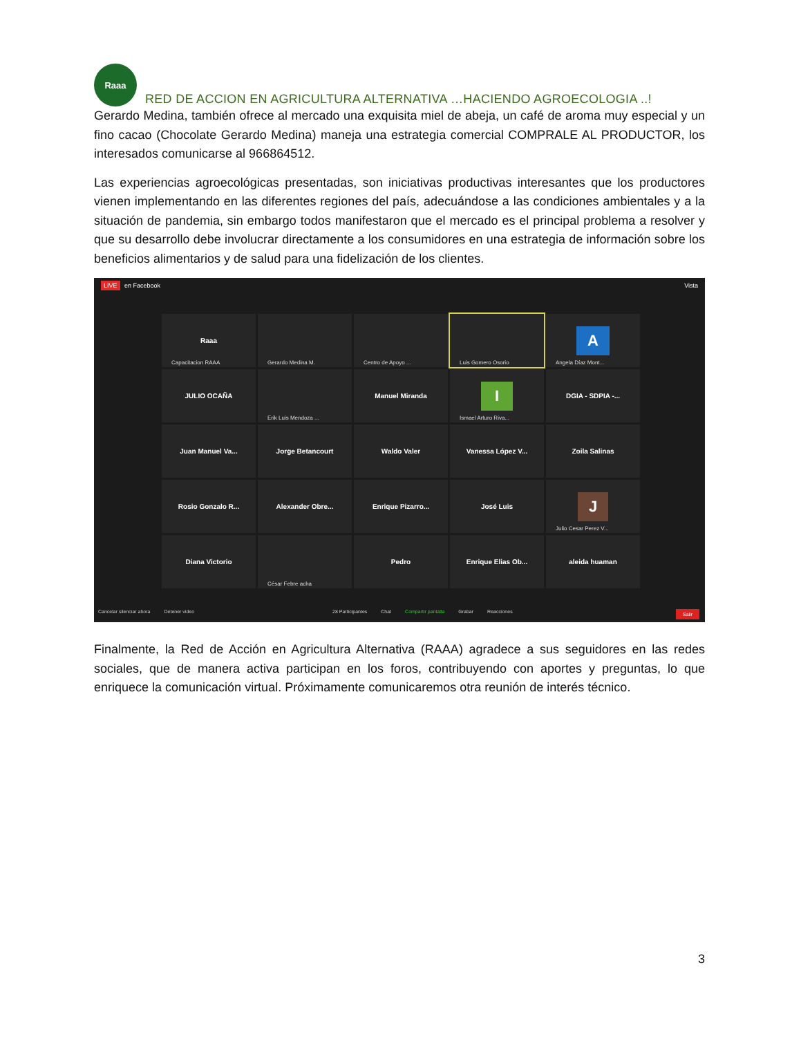Raaa
RED DE ACCION EN AGRICULTURA ALTERNATIVA …HACIENDO AGROECOLOGIA ..!
Gerardo Medina, también ofrece al mercado una exquisita miel de abeja, un café de aroma muy especial y un fino cacao (Chocolate Gerardo Medina) maneja una estrategia comercial COMPRALE AL PRODUCTOR, los interesados comunicarse al 966864512.
Las experiencias agroecológicas presentadas, son iniciativas productivas interesantes que los productores vienen implementando en las diferentes regiones del país, adecuándose a las condiciones ambientales y a la situación de pandemia, sin embargo todos manifestaron que el mercado es el principal problema a resolver y que su desarrollo debe involucrar directamente a los consumidores en una estrategia de información sobre los beneficios alimentarios y de salud para una fidelización de los clientes.
LIVE en Facebook Vista
Raaa
Capacitacion RAAA
Gerardo Medina M.
Centro de Apoyo ...
Luis Gomero Osorio
A
Angela Díaz Mont...
JULIO OCAÑA
Erik Luis Mendoza ...
Manuel Miranda
I
Ismael Arturo Riva...
DGIA - SDPIA -...
Juan Manuel Va...
Jorge Betancourt
Waldo Valer
Vanessa López V...
Zoila Salinas
Rosio Gonzalo R...
Alexander Obre...
Enrique Pizarro...
José Luis
J
Julio Cesar Perez V...
Diana Victorio
César Febre acha
Pedro
Enrique Elias Ob...
aleida huaman
Cancelar silenciar ahora Detener video 28 Participantes Chat Compartir pantalla Grabar Reacciones Salir
Finalmente, la Red de Acción en Agricultura Alternativa (RAAA) agradece a sus seguidores en las redes sociales, que de manera activa participan en los foros, contribuyendo con aportes y preguntas, lo que enriquece la comunicación virtual. Próximamente comunicaremos otra reunión de interés técnico.
3